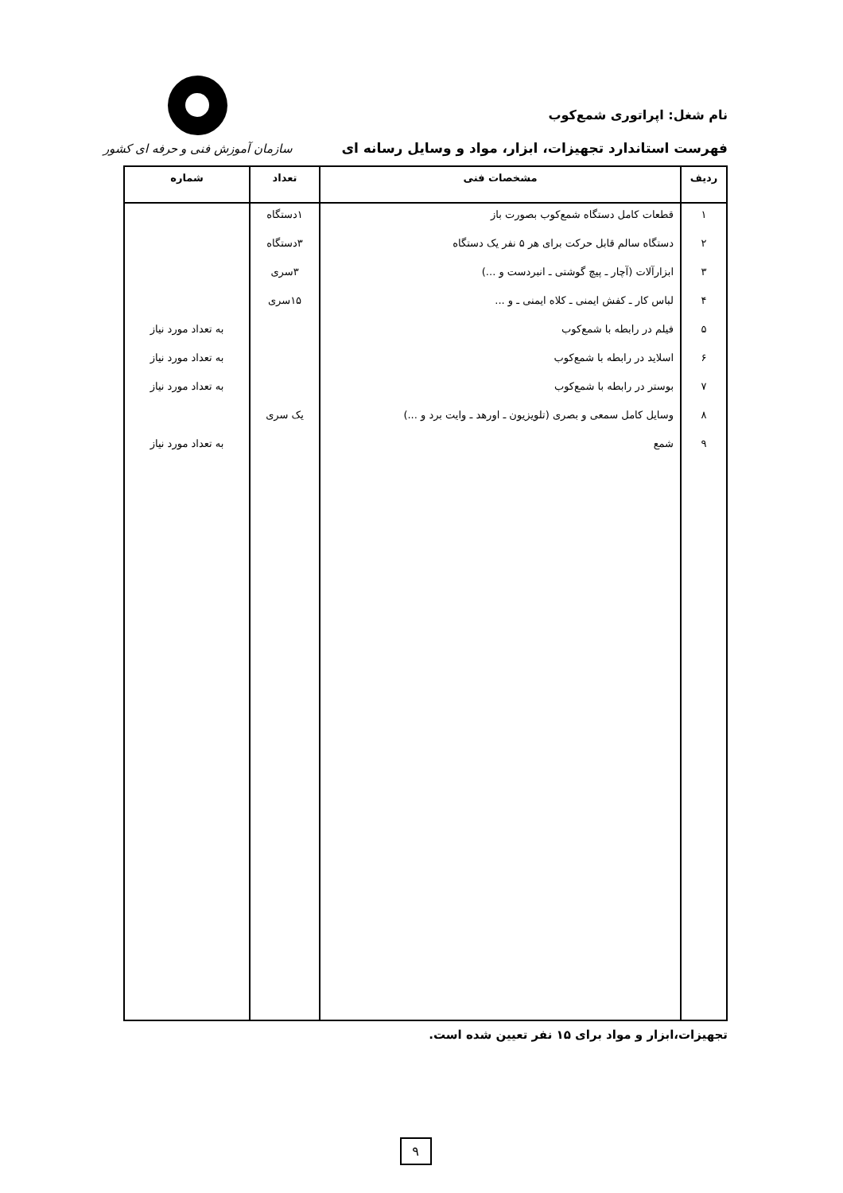نام شغل: اپراتوری شمع‌کوب
فهرست استاندارد تجهیزات، ابزار، مواد و وسایل رسانه ای
سازمان آموزش فنی و حرفه ای کشور
| ردیف | مشخصات فنی | تعداد | شماره |
| --- | --- | --- | --- |
| ۱ | قطعات کامل دستگاه شمع‌کوب بصورت باز | ۱دستگاه | |
| ۲ | دستگاه سالم قابل حرکت برای هر ۵ نفر یک دستگاه | ۳دستگاه | |
| ۳ | ابزارآلات (آچار ـ پیچ گوشتی ـ انبردست و ...) | ۳سری | |
| ۴ | لباس کار ـ کفش ایمنی ـ کلاه ایمنی ـ و ... | ۱۵سری | |
| ۵ | فیلم در رابطه با شمع‌کوب | | به تعداد مورد نیاز |
| ۶ | اسلاید در رابطه با شمع‌کوب | | به تعداد مورد نیاز |
| ۷ | بوستر در رابطه با شمع‌کوب | | به تعداد مورد نیاز |
| ۸ | وسایل کامل سمعی و بصری (تلویزیون ـ اورهد ـ وایت برد و ...) | یک سری | |
| ۹ | شمع | | به تعداد مورد نیاز |
تجهیزات،ابزار و مواد برای ۱۵ نفر تعیین شده است.
۹